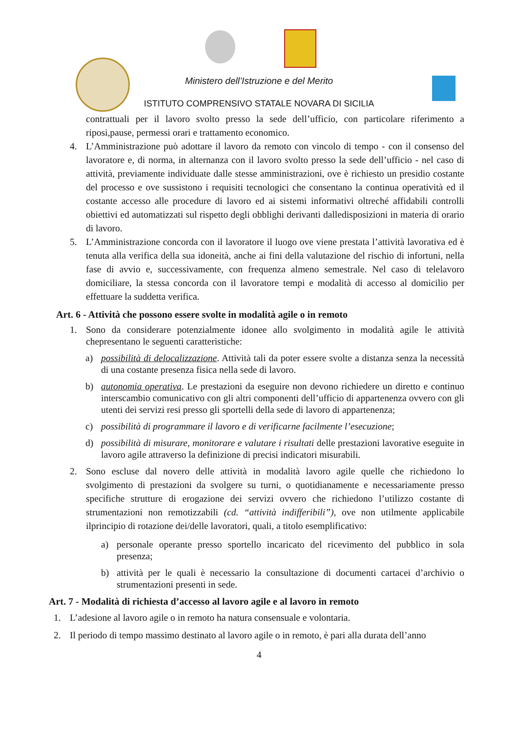Ministero dell’Istruzione e del Merito
ISTITUTO COMPRENSIVO STATALE NOVARA DI SICILIA
contrattuali per il lavoro svolto presso la sede dell’ufficio, con particolare riferimento a riposi,pause, permessi orari e trattamento economico.
4. L’Amministrazione può adottare il lavoro da remoto con vincolo di tempo - con il consenso del lavoratore e, di norma, in alternanza con il lavoro svolto presso la sede dell’ufficio - nel caso di attività, previamente individuate dalle stesse amministrazioni, ove è richiesto un presidio costante del processo e ove sussistono i requisiti tecnologici che consentano la continua operatività ed il costante accesso alle procedure di lavoro ed ai sistemi informativi oltreché affidabili controlli obiettivi ed automatizzati sul rispetto degli obblighi derivanti dalledisposizioni in materia di orario di lavoro.
5. L’Amministrazione concorda con il lavoratore il luogo ove viene prestata l’attività lavorativa ed è tenuta alla verifica della sua idoneità, anche ai fini della valutazione del rischio di infortuni, nella fase di avvio e, successivamente, con frequenza almeno semestrale. Nel caso di telelavoro domiciliare, la stessa concorda con il lavoratore tempi e modalità di accesso al domicilio per effettuare la suddetta verifica.
Art. 6 - Attività che possono essere svolte in modalità agile o in remoto
1. Sono da considerare potenzialmente idonee allo svolgimento in modalità agile le attività chepresentano le seguenti caratteristiche:
a) possibilità di delocalizzazione. Attività tali da poter essere svolte a distanza senza la necessità di una costante presenza fisica nella sede di lavoro.
b) autonomia operativa. Le prestazioni da eseguire non devono richiedere un diretto e continuo interscambio comunicativo con gli altri componenti dell’ufficio di appartenenza ovvero con gli utenti dei servizi resi presso gli sportelli della sede di lavoro di appartenenza;
c) possibilità di programmare il lavoro e di verificarne facilmente l’esecuzione;
d) possibilità di misurare, monitorare e valutare i risultati delle prestazioni lavorative eseguite in lavoro agile attraverso la definizione di precisi indicatori misurabili.
2. Sono escluse dal novero delle attività in modalità lavoro agile quelle che richiedono lo svolgimento di prestazioni da svolgere su turni, o quotidianamente e necessariamente presso specifiche strutture di erogazione dei servizi ovvero che richiedono l’utilizzo costante di strumentazioni non remotizzabili (cd. “attività indifferibili”), ove non utilmente applicabile ilprincipio di rotazione dei/delle lavoratori, quali, a titolo esemplificativo:
a) personale operante presso sportello incaricato del ricevimento del pubblico in sola presenza;
b) attività per le quali è necessario la consultazione di documenti cartacei d’archivio o strumentazioni presenti in sede.
Art. 7 - Modalità di richiesta d’accesso al lavoro agile e al lavoro in remoto
1. L’adesione al lavoro agile o in remoto ha natura consensuale e volontaria.
2. Il periodo di tempo massimo destinato al lavoro agile o in remoto, è pari alla durata dell’anno
4